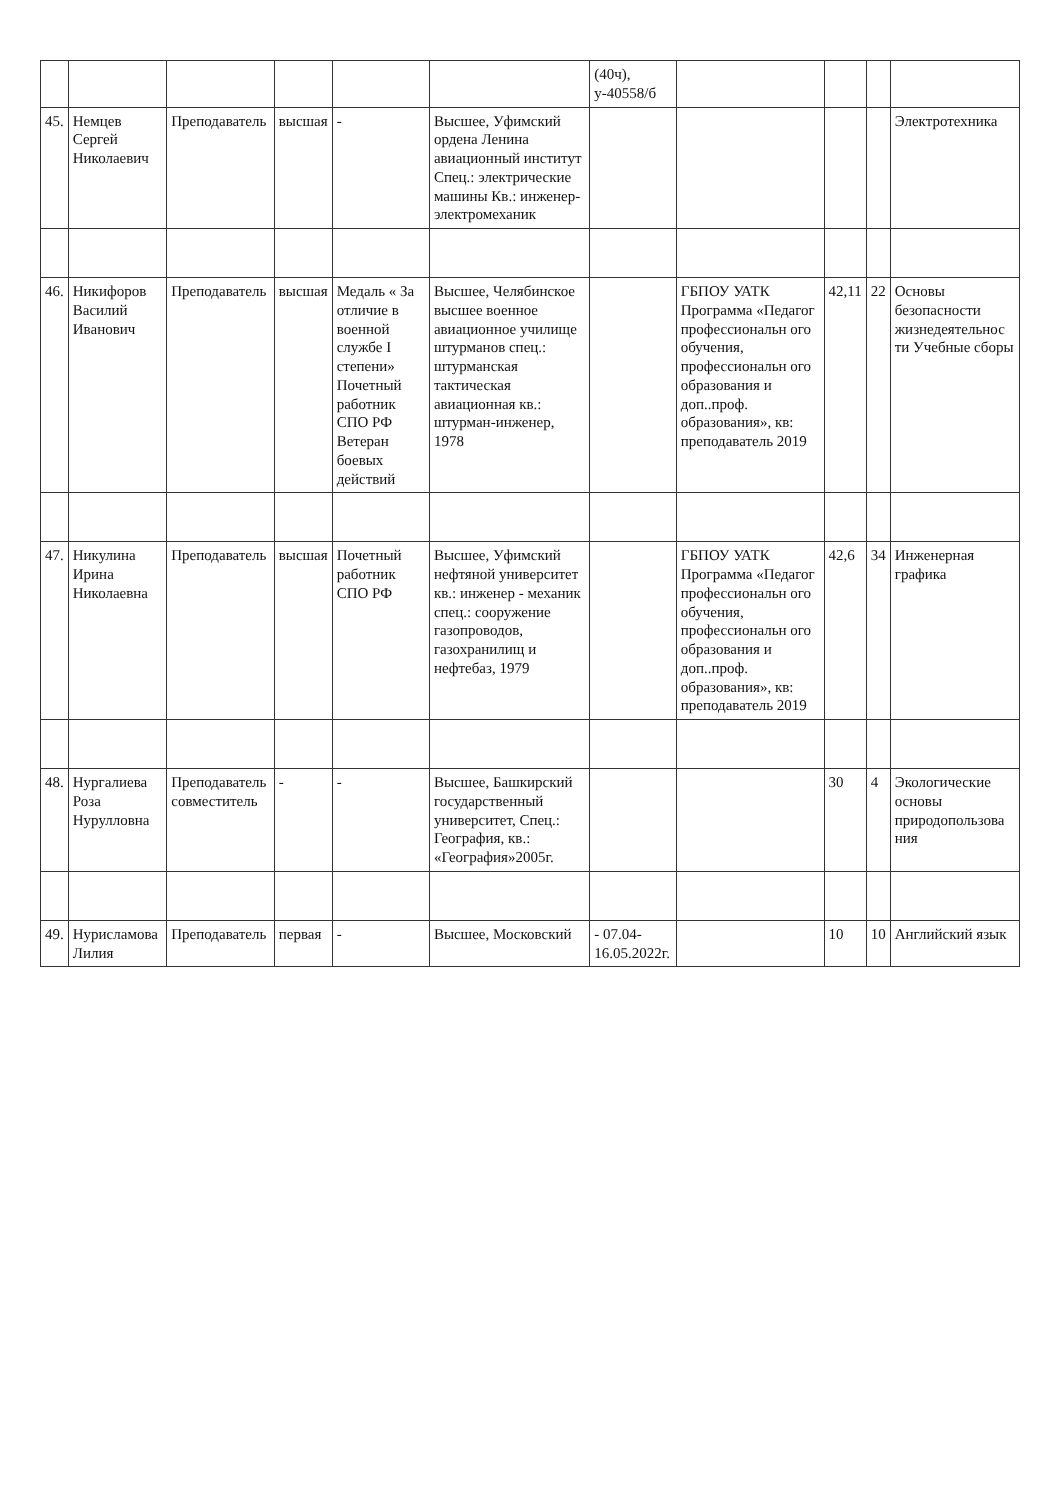| | | | | | | (40ч), у-40558/б | | | | |
| 45. | Немцев Сергей Николаевич | Преподаватель | высшая | - | Высшее, Уфимский ордена Ленина авиационный институт Спец.: электрические машины Кв.: инженер-электромеханик | | | | | Электротехника |
| 46. | Никифоров Василий Иванович | Преподаватель | высшая | Медаль « За отличие в военной службе I степени» Почетный работник СПО РФ Ветеран боевых действий | Высшее, Челябинское высшее военное авиационное училище штурманов спец.: штурманская тактическая авиационная кв.: штурман-инженер, 1978 | | ГБПОУ УАТК Программа «Педагог профессиональн ого обучения, профессиональн ого образования и доп..проф. образования», кв: преподаватель 2019 | 42,11 | 22 | Основы безопасности жизнедеятельнос ти Учебные сборы |
| 47. | Никулина Ирина Николаевна | Преподаватель | высшая | Почетный работник СПО РФ | Высшее, Уфимский нефтяной университет кв.: инженер - механик спец.: сооружение газопроводов, газохранилищ и нефтебаз, 1979 | | ГБПОУ УАТК Программа «Педагог профессиональн ого обучения, профессиональн ого образования и доп..проф. образования», кв: преподаватель 2019 | 42,6 | 34 | Инженерная графика |
| 48. | Нургалиева Роза Нурулловна | Преподаватель совместитель | - | - | Высшее, Башкирский государственный университет, Спец.: География, кв.: «География»2005г. | | | 30 | 4 | Экологические основы природопользова ния |
| 49. | Нурисламова Лилия | Преподаватель | первая | - | Высшее, Московский | - 07.04-16.05.2022г. | | 10 | 10 | Английский язык |